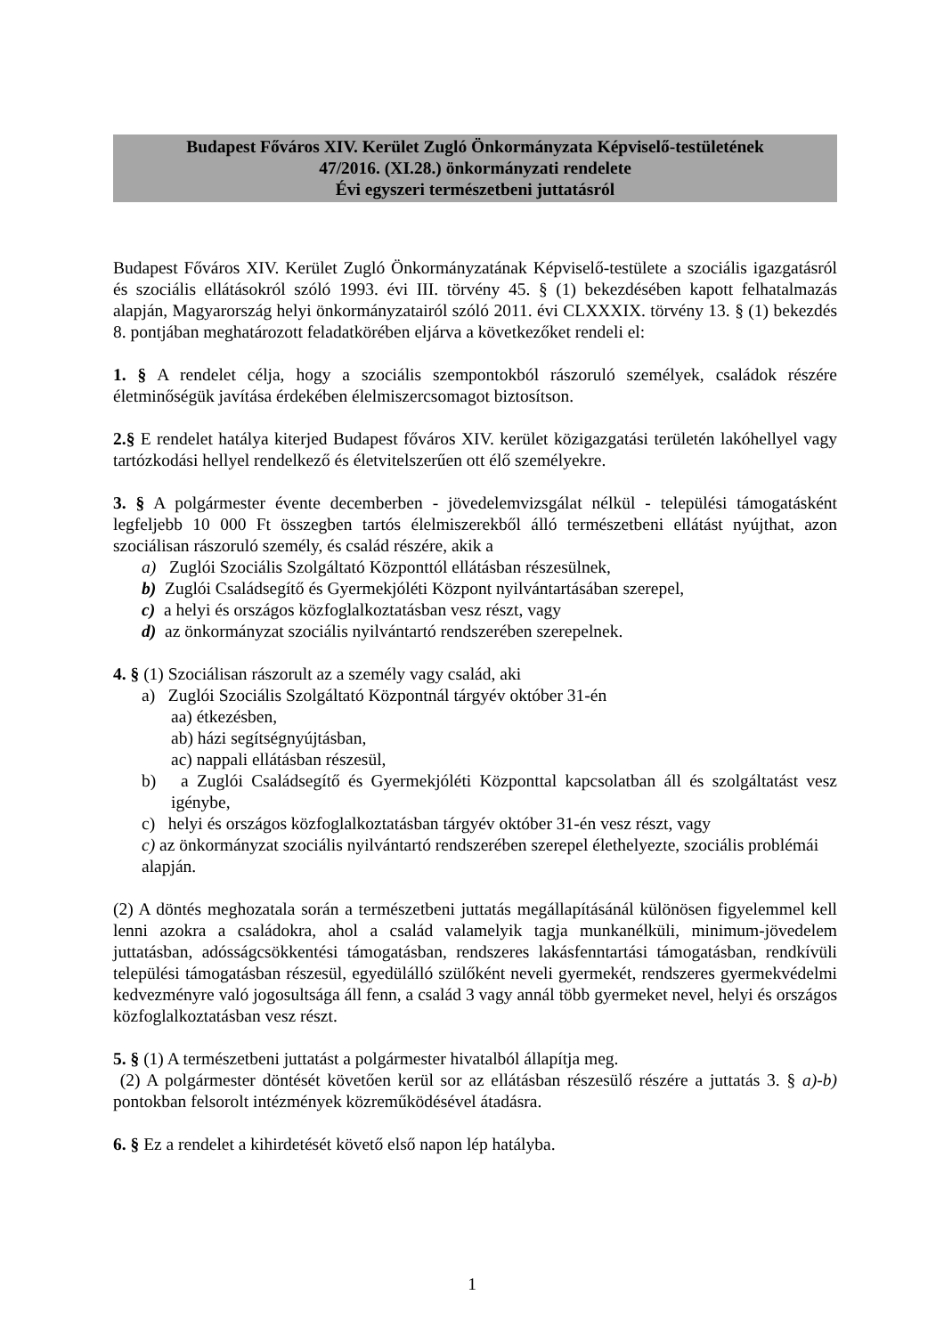Budapest Főváros XIV. Kerület Zugló Önkormányzata Képviselő-testületének
47/2016. (XI.28.) önkormányzati rendelete
Évi egyszeri természetbeni juttatásról
Budapest Főváros XIV. Kerület Zugló Önkormányzatának Képviselő-testülete a szociális igazgatásról és szociális ellátásokról szóló 1993. évi III. törvény 45. § (1) bekezdésében kapott felhatalmazás alapján, Magyarország helyi önkormányzatairól szóló 2011. évi CLXXXIX. törvény 13. § (1) bekezdés 8. pontjában meghatározott feladatkörében eljárva a következőket rendeli el:
1. § A rendelet célja, hogy a szociális szempontokból rászoruló személyek, családok részére életminőségük javítása érdekében élelmiszercsomagot biztosítson.
2.§ E rendelet hatálya kiterjed Budapest főváros XIV. kerület közigazgatási területén lakóhellyel vagy tartózkodási hellyel rendelkező és életvitelszerűen ott élő személyekre.
3. § A polgármester évente decemberben - jövedelemvizsgálat nélkül - települési támogatásként legfeljebb 10 000 Ft összegben tartós élelmiszerekből álló természetbeni ellátást nyújthat, azon szociálisan rászoruló személy, és család részére, akik a
a) Zuglói Szociális Szolgáltató Központtól ellátásban részesülnek,
b) Zuglói Családsegítő és Gyermekjóléti Központ nyilvántartásában szerepel,
c) a helyi és országos közfoglalkoztatásban vesz részt, vagy
d) az önkormányzat szociális nyilvántartó rendszerében szerepelnek.
4. § (1) Szociálisan rászorult az a személy vagy család, aki
a) Zuglói Szociális Szolgáltató Központnál tárgyév október 31-én
aa) étkezésben,
ab) házi segítségnyújtásban,
ac) nappali ellátásban részesül,
b) a Zuglói Családsegítő és Gyermekjóléti Központtal kapcsolatban áll és szolgáltatást vesz igénybe,
c) helyi és országos közfoglalkoztatásban tárgyév október 31-én vesz részt, vagy
c) az önkormányzat szociális nyilvántartó rendszerében szerepel élethelyezte, szociális problémái alapján.
(2) A döntés meghozatala során a természetbeni juttatás megállapításánál különösen figyelemmel kell lenni azokra a családokra, ahol a család valamelyik tagja munkanélküli, minimum-jövedelem juttatásban, adósságcsökkentési támogatásban, rendszeres lakásfenntartási támogatásban, rendkívüli települési támogatásban részesül, egyedülálló szülőként neveli gyermekét, rendszeres gyermekvédelmi kedvezményre való jogosultsága áll fenn, a család 3 vagy annál több gyermeket nevel, helyi és országos közfoglalkoztatásban vesz részt.
5. § (1) A természetbeni juttatást a polgármester hivatalból állapítja meg.
(2) A polgármester döntését követően kerül sor az ellátásban részesülő részére a juttatás 3. § a)-b) pontokban felsorolt intézmények közreműködésével átadásra.
6. § Ez a rendelet a kihirdetését követő első napon lép hatályba.
1